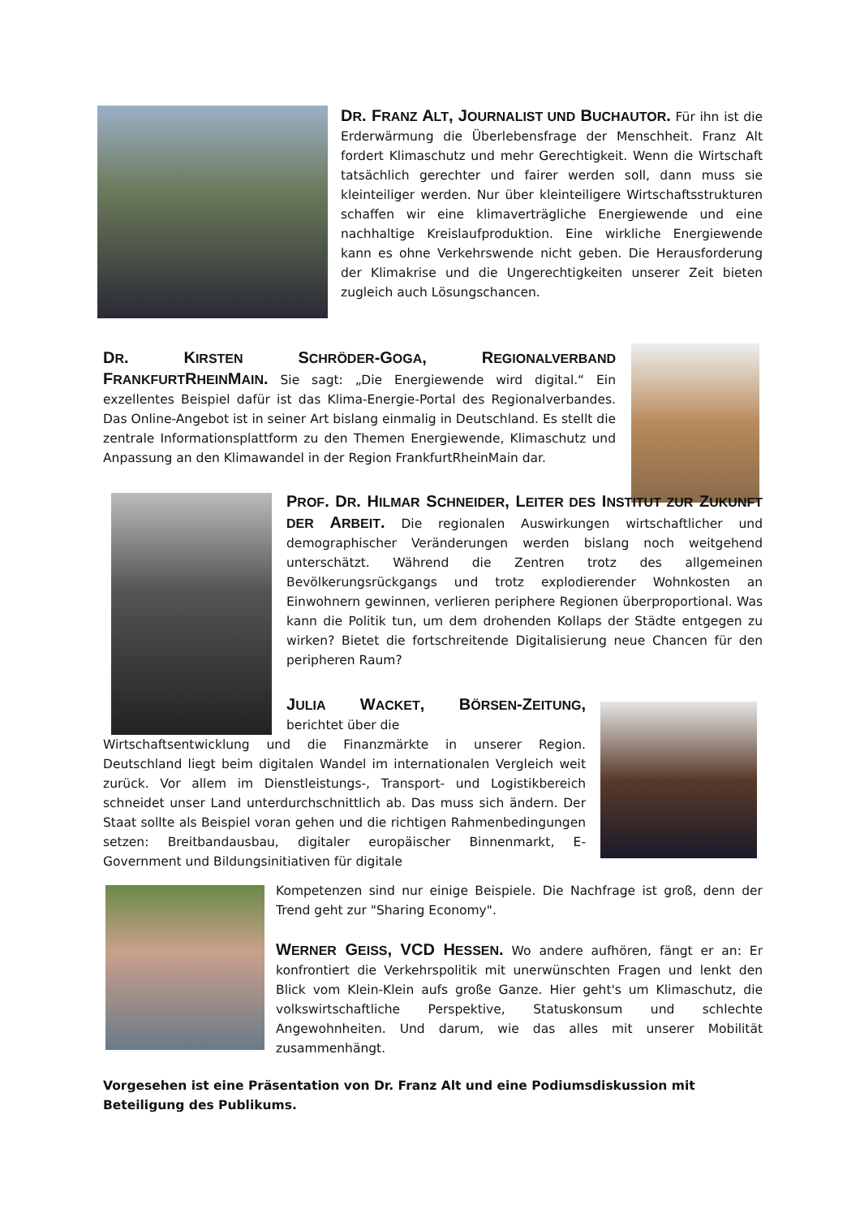DR. FRANZ ALT, JOURNALIST UND BUCHAUTOR. Für ihn ist die Erderwärmung die Überlebensfrage der Menschheit. Franz Alt fordert Klimaschutz und mehr Gerechtigkeit. Wenn die Wirtschaft tatsächlich gerechter und fairer werden soll, dann muss sie kleinteiliger werden. Nur über kleinteiligere Wirtschaftsstrukturen schaffen wir eine klimaverträgliche Energiewende und eine nachhaltige Kreislaufproduktion. Eine wirkliche Energiewende kann es ohne Verkehrswende nicht geben. Die Herausforderung der Klimakrise und die Ungerechtigkeiten unserer Zeit bieten zugleich auch Lösungschancen.
DR. KIRSTEN SCHRÖDER-GOGA, REGIONALVERBAND FRANKFURTRHEINMAIN. Sie sagt: „Die Energiewende wird digital.“ Ein exzellentes Beispiel dafür ist das Klima-Energie-Portal des Regionalverbandes. Das Online-Angebot ist in seiner Art bislang einmalig in Deutschland. Es stellt die zentrale Informationsplattform zu den Themen Energiewende, Klimaschutz und Anpassung an den Klimawandel in der Region FrankfurtRheinMain dar.
PROF. DR. HILMAR SCHNEIDER, LEITER DES INSTITUT ZUR ZUKUNFT DER ARBEIT. Die regionalen Auswirkungen wirtschaftlicher und demographischer Veränderungen werden bislang noch weitgehend unterschätzt. Während die Zentren trotz des allgemeinen Bevölkerungsrückgangs und trotz explodierender Wohnkosten an Einwohnern gewinnen, verlieren periphere Regionen überproportional. Was kann die Politik tun, um dem drohenden Kollaps der Städte entgegen zu wirken? Bietet die fortschreitende Digitalisierung neue Chancen für den peripheren Raum?
JULIA WACKET, BÖRSEN-ZEITUNG, berichtet über die
Wirtschaftsentwicklung und die Finanzmärkte in unserer Region. Deutschland liegt beim digitalen Wandel im internationalen Vergleich weit zurück. Vor allem im Dienstleistungs-, Transport- und Logistikbereich schneidet unser Land unterdurchschnittlich ab. Das muss sich ändern. Der Staat sollte als Beispiel voran gehen und die richtigen Rahmenbedingungen setzen: Breitbandausbau, digitaler europäischer Binnenmarkt, E-Government und Bildungsinitiativen für digitale
Kompetenzen sind nur einige Beispiele. Die Nachfrage ist groß, denn der Trend geht zur "Sharing Economy".
WERNER GEISS, VCD HESSEN. Wo andere aufhören, fängt er an: Er konfrontiert die Verkehrspolitik mit unerwünschten Fragen und lenkt den Blick vom Klein-Klein aufs große Ganze. Hier geht's um Klimaschutz, die volkswirtschaftliche Perspektive, Statuskonsum und schlechte Angewohnheiten. Und darum, wie das alles mit unserer Mobilität zusammenhängt.
Vorgesehen ist eine Präsentation von Dr. Franz Alt und eine Podiumsdiskussion mit Beteiligung des Publikums.